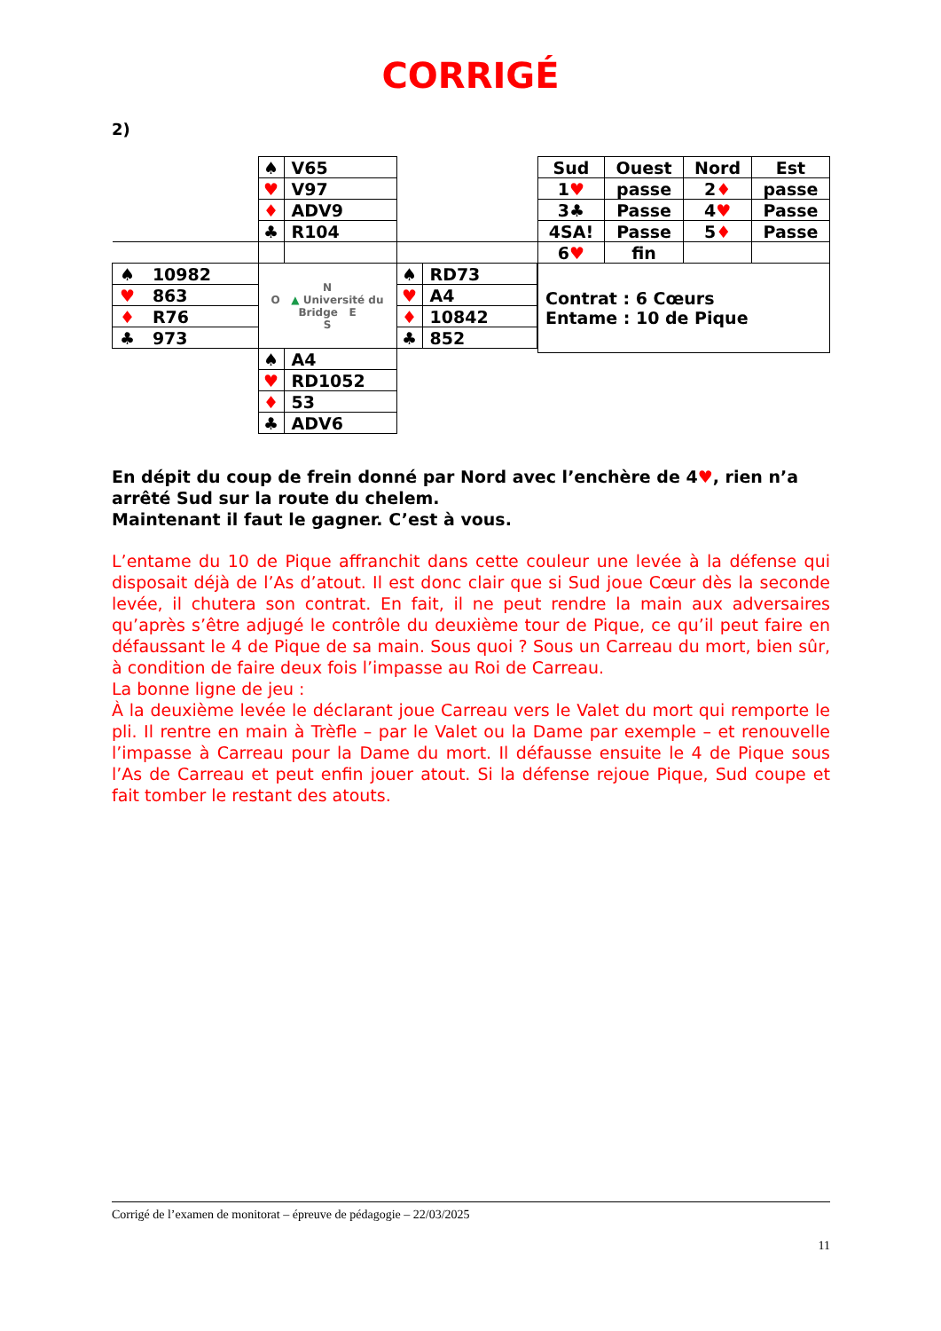CORRIGÉ
2)
| | ♠ | V65 | | |
| | ♥ | V97 | | |
| | ♦ | ADV9 | | |
| | ♣ | R104 | | |
| ♠ 10982 | N O ▲ Université du Bridge E S | | ♠ | RD73 |
| ♥ 863 | | | ♥ | A4 |
| ♦ R76 | | | ♦ | 10842 |
| ♣ 973 | | | ♣ | 852 |
| | ♠ | A4 | | |
| | ♥ | RD1052 | | |
| | ♦ | 53 | | |
| | ♣ | ADV6 | | |
| Sud | Ouest | Nord | Est |
| 1 ♥ | passe | 2 ♦ | passe |
| 3♣ | Passe | 4 ♥ | Passe |
| 4SA! | Passe | 5 ♦ | Passe |
| 6 ♥ | fin | | |
| Contrat : 6 Cœurs Entame : 10 de Pique | | | |
En dépit du coup de frein donné par Nord avec l’enchère de 4♥, rien n’a arrêté Sud sur la route du chelem.
Maintenant il faut le gagner. C’est à vous.
L’entame du 10 de Pique affranchit dans cette couleur une levée à la défense qui disposait déjà de l’As d’atout. Il est donc clair que si Sud joue Cœur dès la seconde levée, il chutera son contrat. En fait, il ne peut rendre la main aux adversaires qu’après s’être adjugé le contrôle du deuxième tour de Pique, ce qu’il peut faire en défaussant le 4 de Pique de sa main. Sous quoi ? Sous un Carreau du mort, bien sûr, à condition de faire deux fois l’impasse au Roi de Carreau.
La bonne ligne de jeu :
À la deuxième levée le déclarant joue Carreau vers le Valet du mort qui remporte le pli. Il rentre en main à Trèfle – par le Valet ou la Dame par exemple – et renouvelle l’impasse à Carreau pour la Dame du mort. Il défausse ensuite le 4 de Pique sous l’As de Carreau et peut enfin jouer atout. Si la défense rejoue Pique, Sud coupe et fait tomber le restant des atouts.
Corrigé de l’examen de monitorat – épreuve de pédagogie – 22/03/2025
11